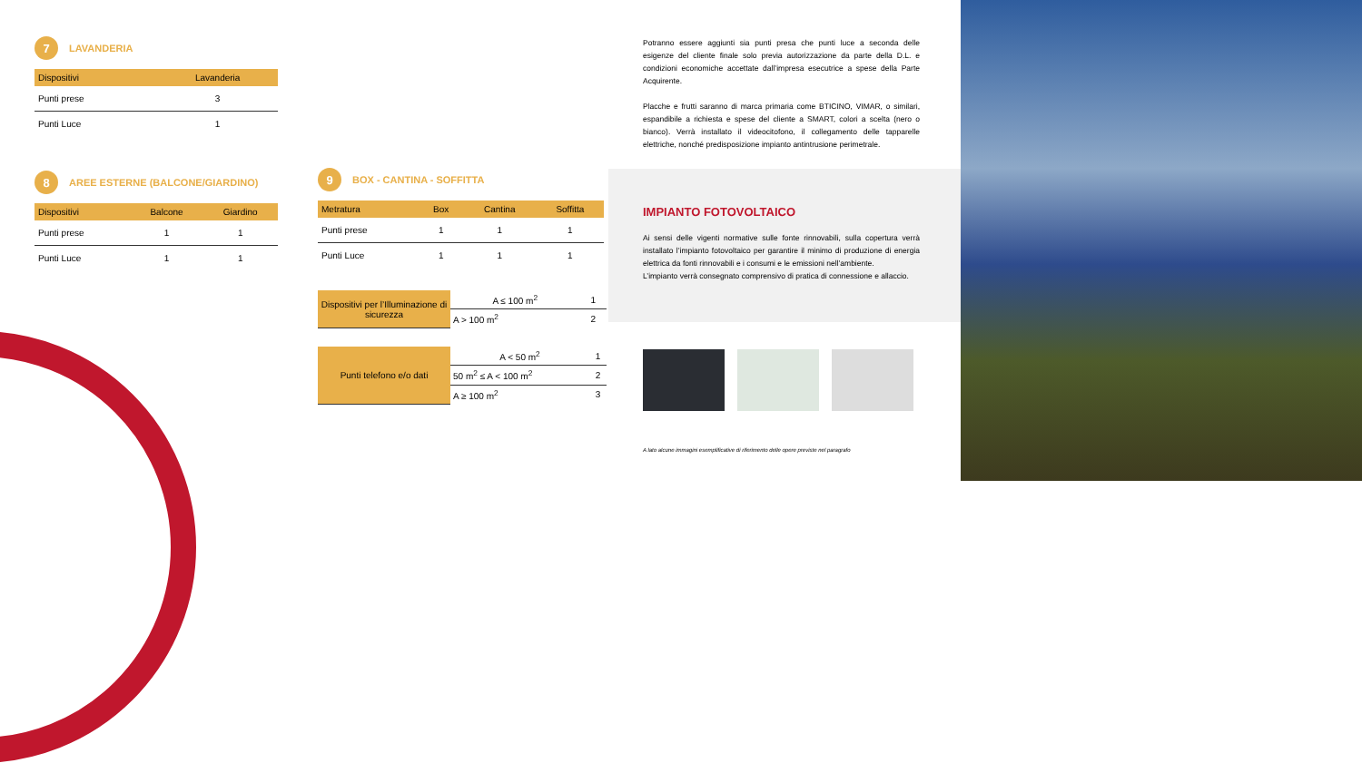7
LAVANDERIA
| Dispositivi | Lavanderia |
| --- | --- |
| Punti prese | 3 |
| Punti Luce | 1 |
8
AREE ESTERNE (BALCONE/GIARDINO)
| Dispositivi | Balcone | Giardino |
| --- | --- | --- |
| Punti prese | 1 | 1 |
| Punti Luce | 1 | 1 |
9
BOX - CANTINA - SOFFITTA
| Metratura | Box | Cantina | Soffitta |
| --- | --- | --- | --- |
| Punti prese | 1 | 1 | 1 |
| Punti Luce | 1 | 1 | 1 |
| Dispositivi per l’Illuminazione di sicurezza | A ≤ 100 m<sup>2</sup> | 1 |
| | A > 100 m<sup>2</sup> | 2 |
| Punti telefono e/o dati | A < 50 m<sup>2</sup> | 1 |
| | 50 m<sup>2</sup> ≤ A < 100 m<sup>2</sup> | 2 |
| | A ≥ 100 m<sup>2</sup> | 3 |
Potranno essere aggiunti sia punti presa che punti luce a seconda delle esigenze del cliente finale solo previa autorizzazione da parte della D.L. e condizioni economiche accettate dall’impresa esecutrice a spese della Parte Acquirente.
Placche e frutti saranno di marca primaria come BTICINO, VIMAR, o similari, espandibile a richiesta e spese del cliente a SMART, colori a scelta (nero o bianco). Verrà installato il videocitofono, il collegamento delle tapparelle elettriche, nonché predisposizione impianto antintrusione perimetrale.
IMPIANTO FOTOVOLTAICO
Ai sensi delle vigenti normative sulle fonte rinnovabili, sulla copertura verrà installato l’impianto fotovoltaico per garantire il minimo di produzione di energia elettrica da fonti rinnovabili e i consumi e le emissioni nell’ambiente.
L’impianto verrà consegnato comprensivo di pratica di connessione e allaccio.
A lato alcune immagini esemplificative di riferimento delle opere previste nel paragrafo